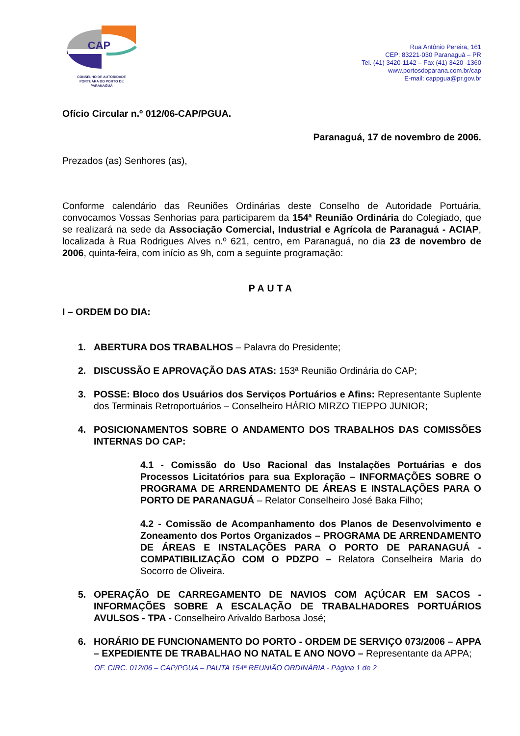CAP
CONSELHO DE AUTORIDADE
PORTUÁRA DO PORTO DE
PARANAGUÁ
Rua Antônio Pereira, 161
CEP: 83221-030 Paranaguá – PR
Tel. (41) 3420-1142 – Fax (41) 3420 -1360
www.portosdoparana.com.br/cap
E-mail: cappgua@pr.gov.br
Ofício Circular n.º 012/06-CAP/PGUA.
Paranaguá, 17 de novembro de 2006.
Prezados (as) Senhores (as),
Conforme calendário das Reuniões Ordinárias deste Conselho de Autoridade Portuária, convocamos Vossas Senhorias para participarem da 154ª Reunião Ordinária do Colegiado, que se realizará na sede da Associação Comercial, Industrial e Agrícola de Paranaguá - ACIAP, localizada à Rua Rodrigues Alves n.º 621, centro, em Paranaguá, no dia 23 de novembro de 2006, quinta-feira, com início as 9h, com a seguinte programação:
PAUTA
I – ORDEM DO DIA:
1. ABERTURA DOS TRABALHOS – Palavra do Presidente;
2. DISCUSSÃO E APROVAÇÃO DAS ATAS: 153ª Reunião Ordinária do CAP;
3. POSSE: Bloco dos Usuários dos Serviços Portuários e Afins: Representante Suplente dos Terminais Retroportuários – Conselheiro HÁRIO MIRZO TIEPPO JUNIOR;
4. POSICIONAMENTOS SOBRE O ANDAMENTO DOS TRABALHOS DAS COMISSÕES INTERNAS DO CAP:
4.1 - Comissão do Uso Racional das Instalações Portuárias e dos Processos Licitatórios para sua Exploração – INFORMAÇÕES SOBRE O PROGRAMA DE ARRENDAMENTO DE ÁREAS E INSTALAÇÕES PARA O PORTO DE PARANAGUÁ – Relator Conselheiro José Baka Filho;
4.2 - Comissão de Acompanhamento dos Planos de Desenvolvimento e Zoneamento dos Portos Organizados – PROGRAMA DE ARRENDAMENTO DE ÁREAS E INSTALAÇÕES PARA O PORTO DE PARANAGUÁ - COMPATIBILIZAÇÃO COM O PDZPO – Relatora Conselheira Maria do Socorro de Oliveira.
5. OPERAÇÃO DE CARREGAMENTO DE NAVIOS COM AÇÚCAR EM SACOS - INFORMAÇÕES SOBRE A ESCALAÇÃO DE TRABALHADORES PORTUÁRIOS AVULSOS - TPA - Conselheiro Arivaldo Barbosa José;
6. HORÁRIO DE FUNCIONAMENTO DO PORTO - ORDEM DE SERVIÇO 073/2006 – APPA – EXPEDIENTE DE TRABALHAO NO NATAL E ANO NOVO – Representante da APPA;
OF. CIRC. 012/06 – CAP/PGUA – PAUTA 154ª REUNIÃO ORDINÁRIA - Página 1 de 2